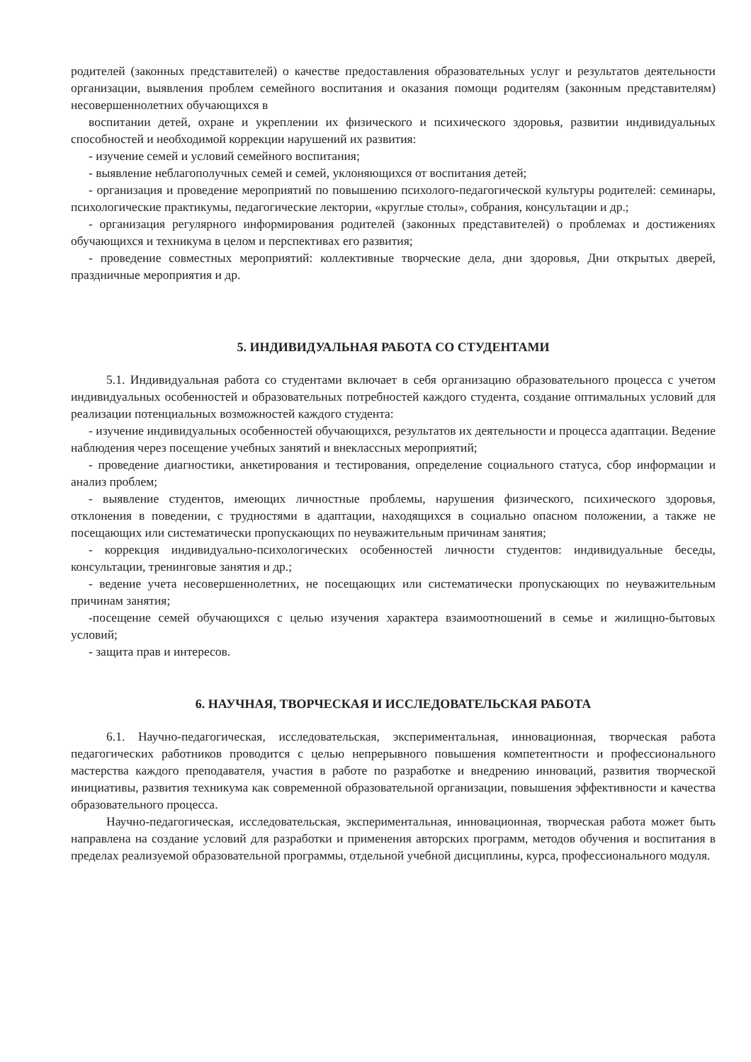родителей (законных представителей) о качестве предоставления образовательных услуг и результатов деятельности организации, выявления проблем семейного воспитания и оказания помощи родителям (законным представителям) несовершеннолетних обучающихся в
воспитании детей, охране и укреплении их физического и психического здоровья, развитии индивидуальных способностей и необходимой коррекции нарушений их развития:
- изучение семей и условий семейного воспитания;
- выявление неблагополучных семей и семей, уклоняющихся от воспитания детей;
- организация и проведение мероприятий по повышению психолого-педагогической культуры родителей: семинары, психологические практикумы, педагогические лектории, «круглые столы», собрания, консультации и др.;
- организация регулярного информирования родителей (законных представителей) о проблемах и достижениях обучающихся и техникума в целом и перспективах его развития;
- проведение совместных мероприятий: коллективные творческие дела, дни здоровья, Дни открытых дверей, праздничные мероприятия и др.
5. ИНДИВИДУАЛЬНАЯ РАБОТА СО СТУДЕНТАМИ
5.1. Индивидуальная работа со студентами включает в себя организацию образовательного процесса с учетом индивидуальных особенностей и образовательных потребностей каждого студента, создание оптимальных условий для реализации потенциальных возможностей каждого студента:
- изучение индивидуальных особенностей обучающихся, результатов их деятельности и процесса адаптации. Ведение наблюдения через посещение учебных занятий и внеклассных мероприятий;
- проведение диагностики, анкетирования и тестирования, определение социального статуса, сбор информации и анализ проблем;
- выявление студентов, имеющих личностные проблемы, нарушения физического, психического здоровья, отклонения в поведении, с трудностями в адаптации, находящихся в социально опасном положении, а также не посещающих или систематически пропускающих по неуважительным причинам занятия;
- коррекция индивидуально-психологических особенностей личности студентов: индивидуальные беседы, консультации, тренинговые занятия и др.;
- ведение учета несовершеннолетних, не посещающих или систематически пропускающих по неуважительным причинам занятия;
-посещение семей обучающихся с целью изучения характера взаимоотношений в семье и жилищно-бытовых условий;
- защита прав и интересов.
6. НАУЧНАЯ, ТВОРЧЕСКАЯ И ИССЛЕДОВАТЕЛЬСКАЯ РАБОТА
6.1. Научно-педагогическая, исследовательская, экспериментальная, инновационная, творческая работа педагогических работников проводится с целью непрерывного повышения компетентности и профессионального мастерства каждого преподавателя, участия в работе по разработке и внедрению инноваций, развития творческой инициативы, развития техникума как современной образовательной организации, повышения эффективности и качества образовательного процесса.
Научно-педагогическая, исследовательская, экспериментальная, инновационная, творческая работа может быть направлена на создание условий для разработки и применения авторских программ, методов обучения и воспитания в пределах реализуемой образовательной программы, отдельной учебной дисциплины, курса, профессионального модуля.